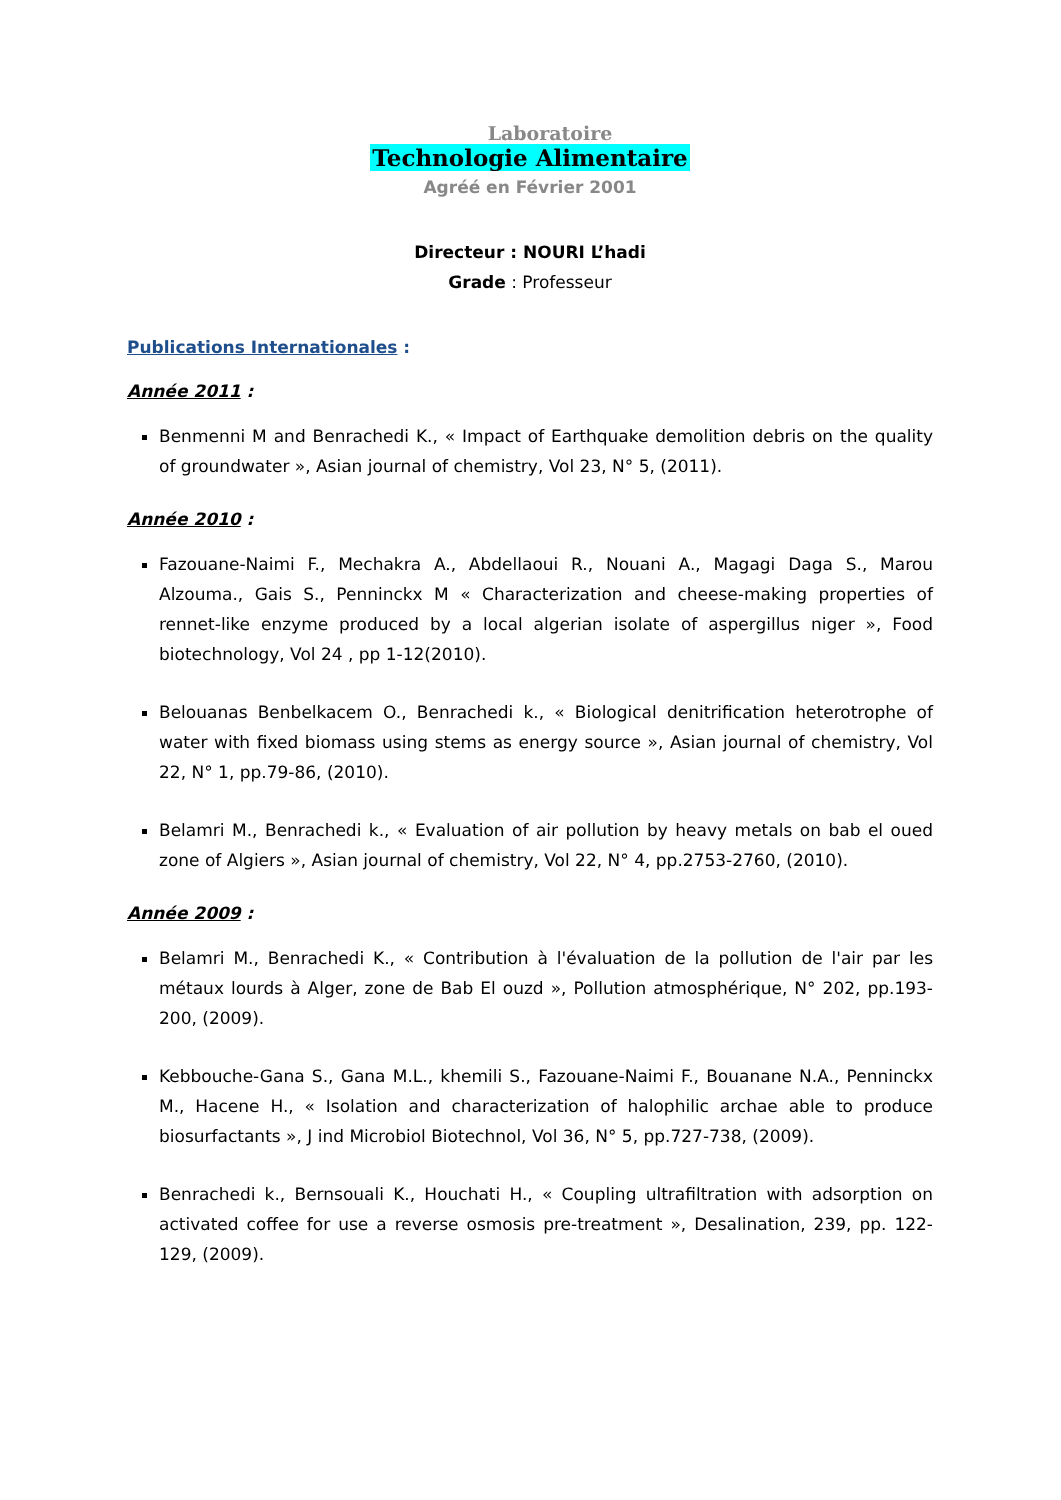Laboratoire
Technologie Alimentaire
Agréé en Février 2001
Directeur : NOURI L’hadi
Grade : Professeur
Publications Internationales :
Année 2011 :
Benmenni M and Benrachedi K., « Impact of Earthquake demolition debris on the quality of groundwater », Asian journal of chemistry, Vol 23, N° 5, (2011).
Année 2010 :
Fazouane-Naimi F., Mechakra A., Abdellaoui R., Nouani A., Magagi Daga S., Marou Alzouma., Gais S., Penninckx M « Characterization and cheese-making properties of rennet-like enzyme produced by a local algerian isolate of aspergillus niger », Food biotechnology, Vol 24 , pp 1-12(2010).
Belouanas Benbelkacem O., Benrachedi k., « Biological denitrification heterotrophe of water with fixed biomass using stems as energy source », Asian journal of chemistry, Vol 22, N° 1, pp.79-86, (2010).
Belamri M., Benrachedi k., « Evaluation of air pollution by heavy metals on bab el oued zone of Algiers », Asian journal of chemistry, Vol 22, N° 4, pp.2753-2760, (2010).
Année 2009 :
Belamri M., Benrachedi K., « Contribution à l'évaluation de la pollution de l'air par les métaux lourds à Alger, zone de Bab El ouzd », Pollution atmosphérique, N° 202, pp.193-200, (2009).
Kebbouche-Gana S., Gana M.L., khemili S., Fazouane-Naimi F., Bouanane N.A., Penninckx M., Hacene H., « Isolation and characterization of halophilic archae able to produce biosurfactants », J ind Microbiol Biotechnol, Vol 36, N° 5, pp.727-738, (2009).
Benrachedi k., Bernsouali K., Houchati H., « Coupling ultrafiltration with adsorption on activated coffee for use a reverse osmosis pre-treatment », Desalination, 239, pp. 122-129, (2009).